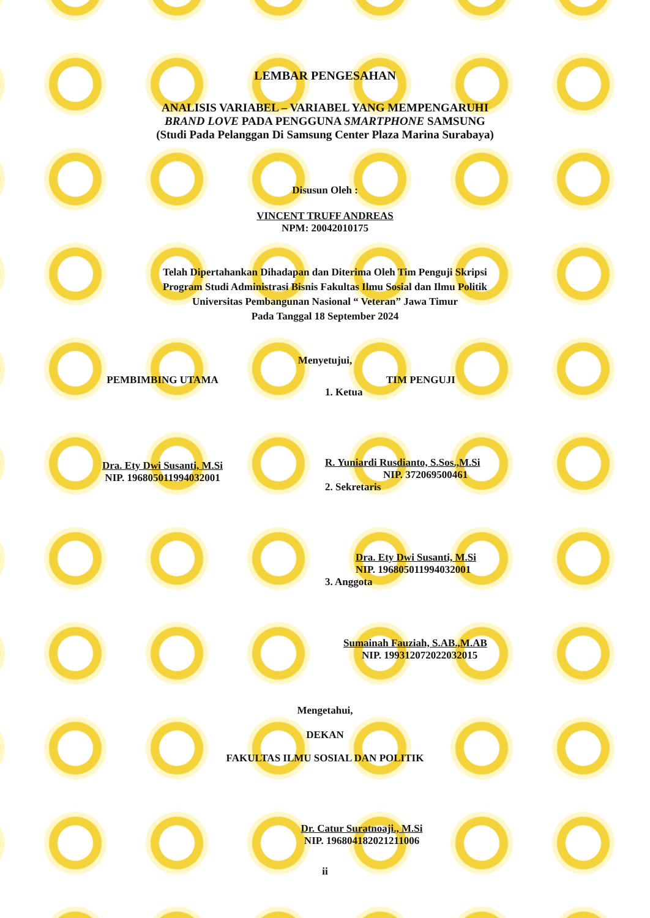LEMBAR PENGESAHAN
ANALISIS VARIABEL – VARIABEL YANG MEMPENGARUHI
BRAND LOVE PADA PENGGUNA SMARTPHONE SAMSUNG
(Studi Pada Pelanggan Di Samsung Center Plaza Marina Surabaya)
Disusun Oleh :
VINCENT TRUFF ANDREAS
NPM: 20042010175
Telah Dipertahankan Dihadapan dan Diterima Oleh Tim Penguji Skripsi
Program Studi Administrasi Bisnis Fakultas Ilmu Sosial dan Ilmu Politik
Universitas Pembangunan Nasional “ Veteran” Jawa Timur
Pada Tanggal 18 September 2024
Menyetujui,
PEMBIMBING UTAMA
Dra. Ety Dwi Susanti, M.Si
NIP. 196805011994032001
TIM PENGUJI
1. Ketua
R. Yuniardi Rusdianto, S.Sos.,M.Si
NIP. 372069500461
2. Sekretaris
Dra. Ety Dwi Susanti, M.Si
NIP. 196805011994032001
3. Anggota
Sumainah Fauziah, S.AB.,M.AB
NIP. 199312072022032015
Mengetahui,
DEKAN
FAKULTAS ILMU SOSIAL DAN POLITIK
Dr. Catur Suratnoaji., M.Si
NIP. 196804182021211006
ii